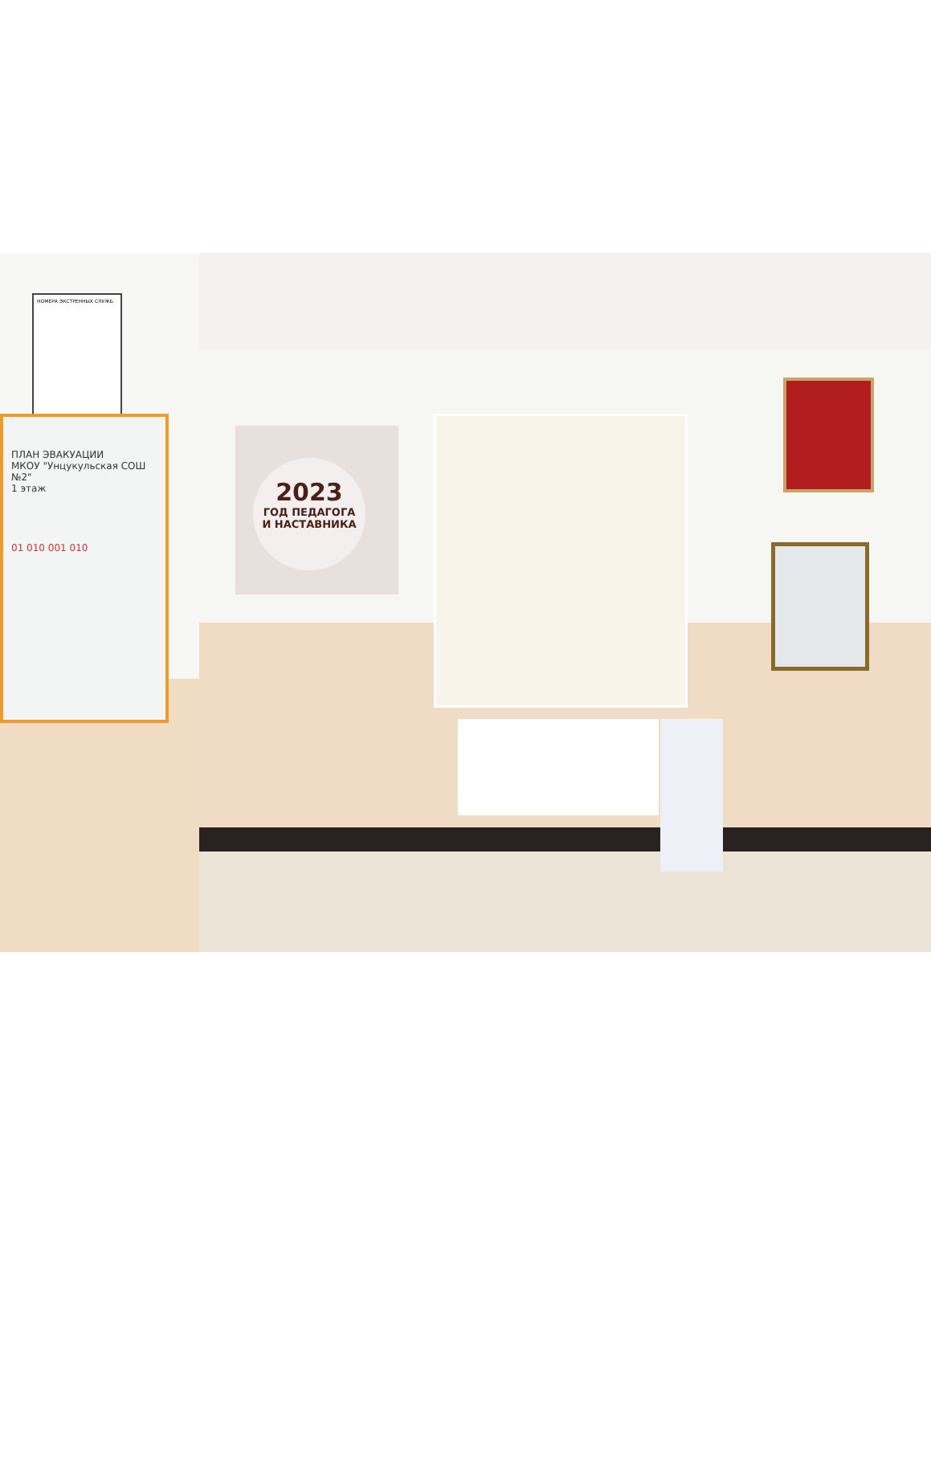2023
ГОД ПЕДАГОГА
И НАСТАВНИКА
НОМЕРА ЭКСТРЕННЫХ СЛУЖБ
ПЛАН ЭВАКУАЦИИ
МКОУ "Унцукульская СОШ №2"
1 этаж
01 010 001 010